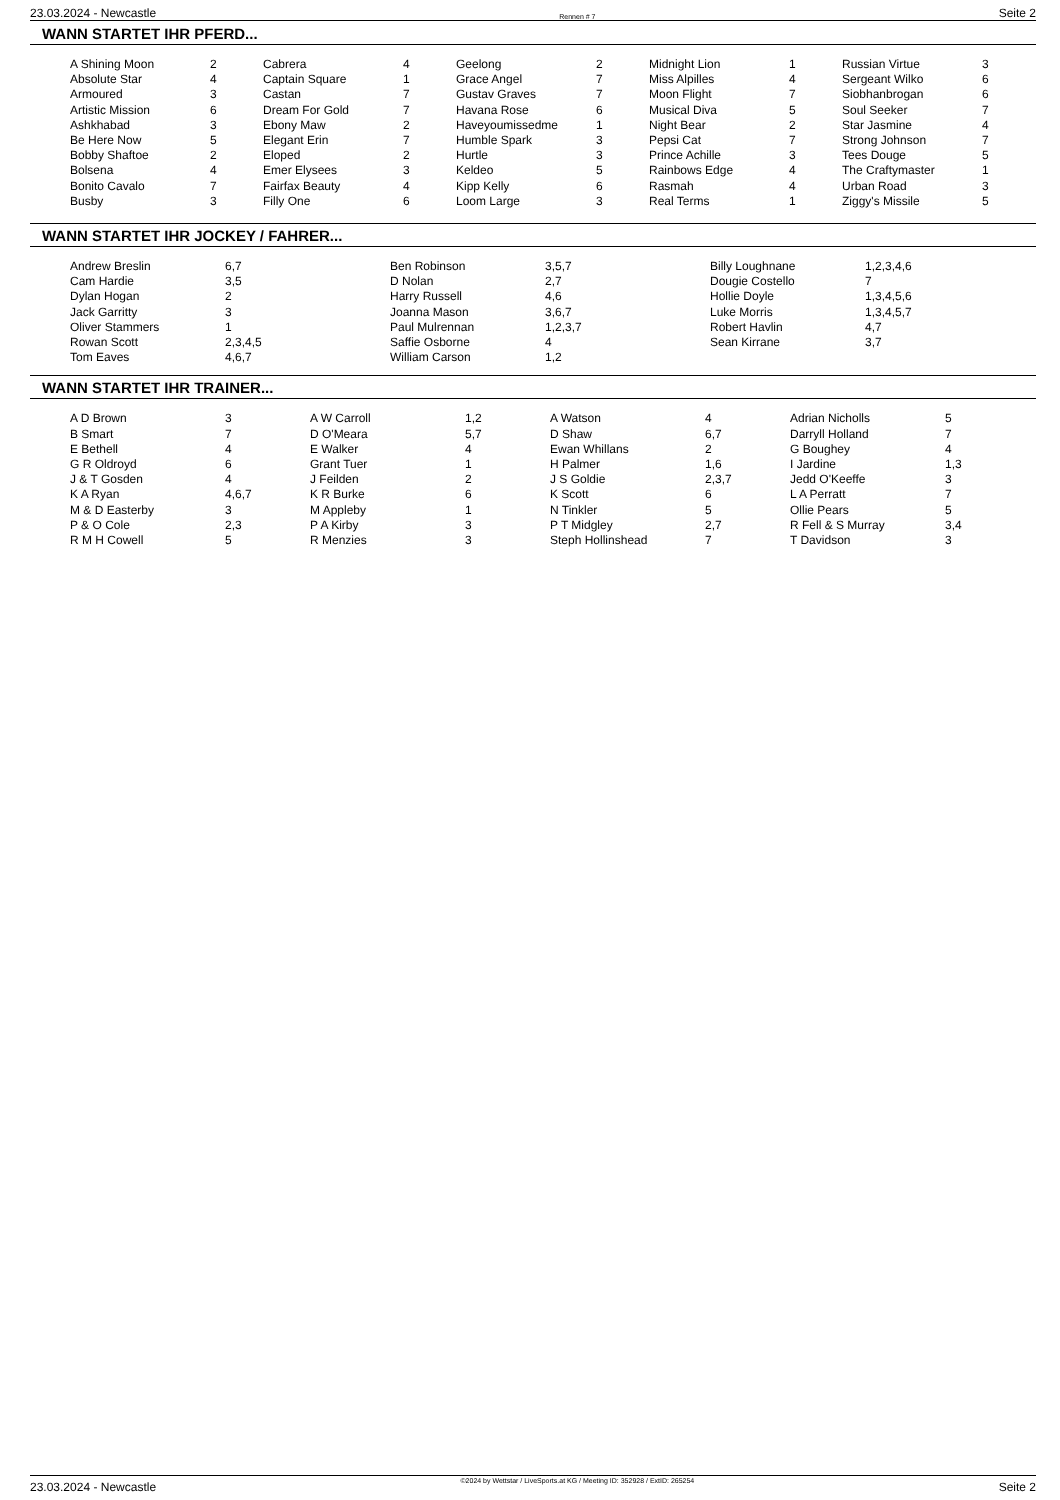23.03.2024 - Newcastle Rennen # 7 Seite 2
WANN STARTET IHR PFERD...
| A Shining Moon | 2 | Cabrera | 4 | Geelong | 2 | Midnight Lion | 1 | Russian Virtue | 3 |
| Absolute Star | 4 | Captain Square | 1 | Grace Angel | 7 | Miss Alpilles | 4 | Sergeant Wilko | 6 |
| Armoured | 3 | Castan | 7 | Gustav Graves | 7 | Moon Flight | 7 | Siobhanbrogan | 6 |
| Artistic Mission | 6 | Dream For Gold | 7 | Havana Rose | 6 | Musical Diva | 5 | Soul Seeker | 7 |
| Ashkhabad | 3 | Ebony Maw | 2 | Haveyoumissedme | 1 | Night Bear | 2 | Star Jasmine | 4 |
| Be Here Now | 5 | Elegant Erin | 7 | Humble Spark | 3 | Pepsi Cat | 7 | Strong Johnson | 7 |
| Bobby Shaftoe | 2 | Eloped | 2 | Hurtle | 3 | Prince Achille | 3 | Tees Douge | 5 |
| Bolsena | 4 | Emer Elysees | 3 | Keldeo | 5 | Rainbows Edge | 4 | The Craftymaster | 1 |
| Bonito Cavalo | 7 | Fairfax Beauty | 4 | Kipp Kelly | 6 | Rasmah | 4 | Urban Road | 3 |
| Busby | 3 | Filly One | 6 | Loom Large | 3 | Real Terms | 1 | Ziggy's Missile | 5 |
WANN STARTET IHR JOCKEY / FAHRER...
| Andrew Breslin | 6,7 | Ben Robinson | 3,5,7 | Billy Loughnane | 1,2,3,4,6 |
| Cam Hardie | 3,5 | D Nolan | 2,7 | Dougie Costello | 7 |
| Dylan Hogan | 2 | Harry Russell | 4,6 | Hollie Doyle | 1,3,4,5,6 |
| Jack Garritty | 3 | Joanna Mason | 3,6,7 | Luke Morris | 1,3,4,5,7 |
| Oliver Stammers | 1 | Paul Mulrennan | 1,2,3,7 | Robert Havlin | 4,7 |
| Rowan Scott | 2,3,4,5 | Saffie Osborne | 4 | Sean Kirrane | 3,7 |
| Tom Eaves | 4,6,7 | William Carson | 1,2 | | |
WANN STARTET IHR TRAINER...
| A D Brown | 3 | A W Carroll | 1,2 | A Watson | 4 | Adrian Nicholls | 5 |
| B Smart | 7 | D O'Meara | 5,7 | D Shaw | 6,7 | Darryll Holland | 7 |
| E Bethell | 4 | E Walker | 4 | Ewan Whillans | 2 | G Boughey | 4 |
| G R Oldroyd | 6 | Grant Tuer | 1 | H Palmer | 1,6 | I Jardine | 1,3 |
| J & T Gosden | 4 | J Feilden | 2 | J S Goldie | 2,3,7 | Jedd O'Keeffe | 3 |
| K A Ryan | 4,6,7 | K R Burke | 6 | K Scott | 6 | L A Perratt | 7 |
| M & D Easterby | 3 | M Appleby | 1 | N Tinkler | 5 | Ollie Pears | 5 |
| P & O Cole | 2,3 | P A Kirby | 3 | P T Midgley | 2,7 | R Fell & S Murray | 3,4 |
| R M H Cowell | 5 | R Menzies | 3 | Steph Hollinshead | 7 | T Davidson | 3 |
23.03.2024 - Newcastle ©2024 by Wettstar / LiveSports.at KG / Meeting ID: 352928 / ExtID: 265254 Seite 2